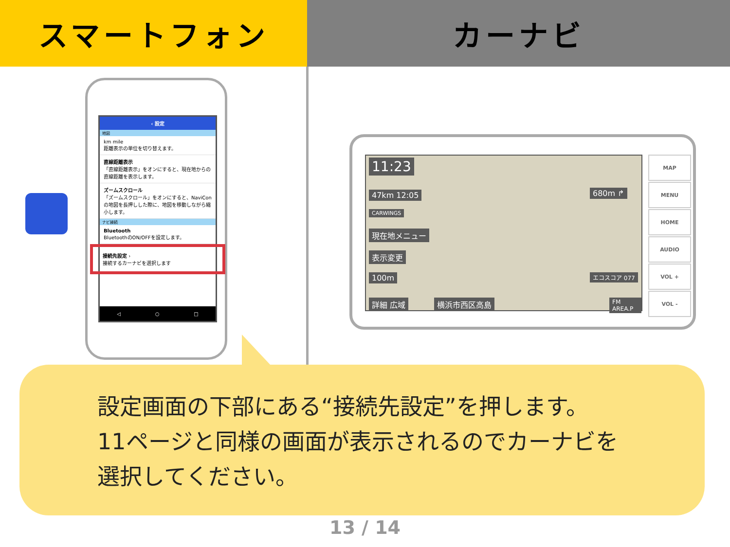スマートフォン カーナビ
‹ 設定
地図
km mile
距離表示の単位を切り替えます。
直線距離表示
「直線距離表示」をオンにすると、現在地からの直線距離を表示します。
ズームスクロール
「ズームスクロール」をオンにすると、NaviConの地図を長押しした際に、地図を移動しながら縮小します。
ナビ接続
Bluetooth
BluetoothのON/OFFを設定します。
接続先設定 ›
接続するカーナビを選択します
◁ ○ □
11:23
47km 12:05
CARWINGS
現在地メニュー
表示変更
100m
680m ↱
エコスコア 077
詳細 広域 横浜市西区高島 FM AREA.P
MAP
MENU
HOME
AUDIO
VOL +
VOL -
設定画面の下部にある“接続先設定”を押します。
11ページと同様の画面が表示されるのでカーナビを
選択してください。
13 / 14